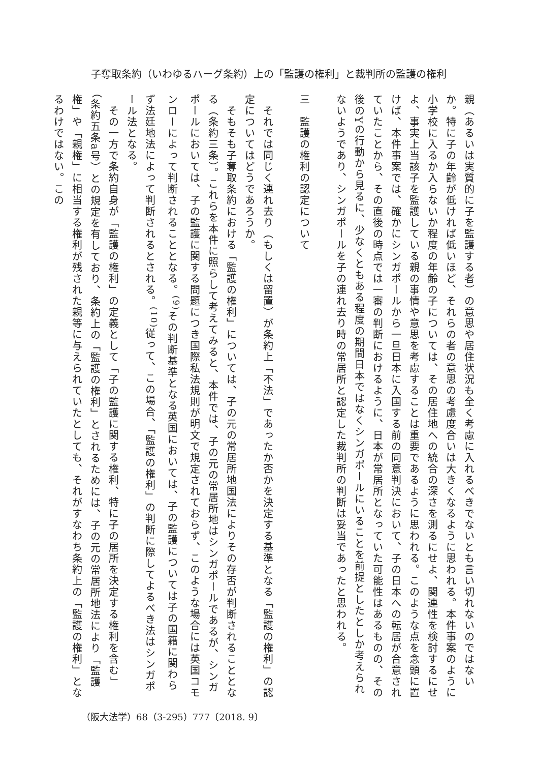子奪取条約（いわゆるハーグ条約）上の「監護の権利」と裁判所の監護の権利
親（あるいは実質的に子を監護する者）の意思や居住状況も全く考慮に入れるべきでないとも言い切れないのではないか。特に子の年齢が低ければ低いほど、それらの者の意思の考慮度合いは大きくなるように思われる。本件事案のように小学校に入るか入らないか程度の年齢の子については、その居住地への統合の深さを測るにせよ、関連性を検討するにせよ、事実上当該子を監護している親の事情や意思を考慮することは重要であるように思われる。このような点を念頭に置けば、本件事案では、確かにシンガポールから一旦日本に入国する前の同意判決において、子の日本への転居が合意されていたことから、その直後の時点では一審の判断におけるように、日本が常居所となっていた可能性はあるものの、その後のYの行動から見るに、少なくともある程度の期間日本ではなくシンガポールにいることを前提としたとしか考えられないようであり、シンガポールを子の連れ去り時の常居所と認定した裁判所の判断は妥当であったと思われる。
三　監護の権利の認定について
　それでは同じく連れ去り（もしくは留置）が条約上「不法」であったか否かを決定する基準となる「監護の権利」の認定についてはどうであろうか。
　そもそも子奪取条約における「監護の権利」については、子の元の常居所地国法によりその存否が判断されることとなる（条約三条）。これらを本件に照らして考えてみると、本件では、子の元の常居所地はシンガポールであるが、シンガポールにおいては、子の監護に関する問題につき国際私法規則が明文で規定されておらず、このような場合には英国コモンローによって判断されることとなる。<sup>(9)</sup>その判断基準となる英国においては、子の監護については子の国籍に関わらず法廷地法によって判断されるとされる。<sup>(10)</sup>従って、この場合、「監護の権利」の判断に際してよるべき法はシンガポール法となる。
　その一方で条約自身が「監護の権利」の定義として「子の監護に関する権利、特に子の居所を決定する権利を含む」（条約五条a号）との規定を有しており、条約上の「監護の権利」とされるためには、子の元の常居所地法により「監護権」や「親権」に相当する権利が残された親等に与えられていたとしても、それがすなわち条約上の「監護の権利」となるわけではない。この
（阪大法学）68（3-295）777〔2018. 9〕